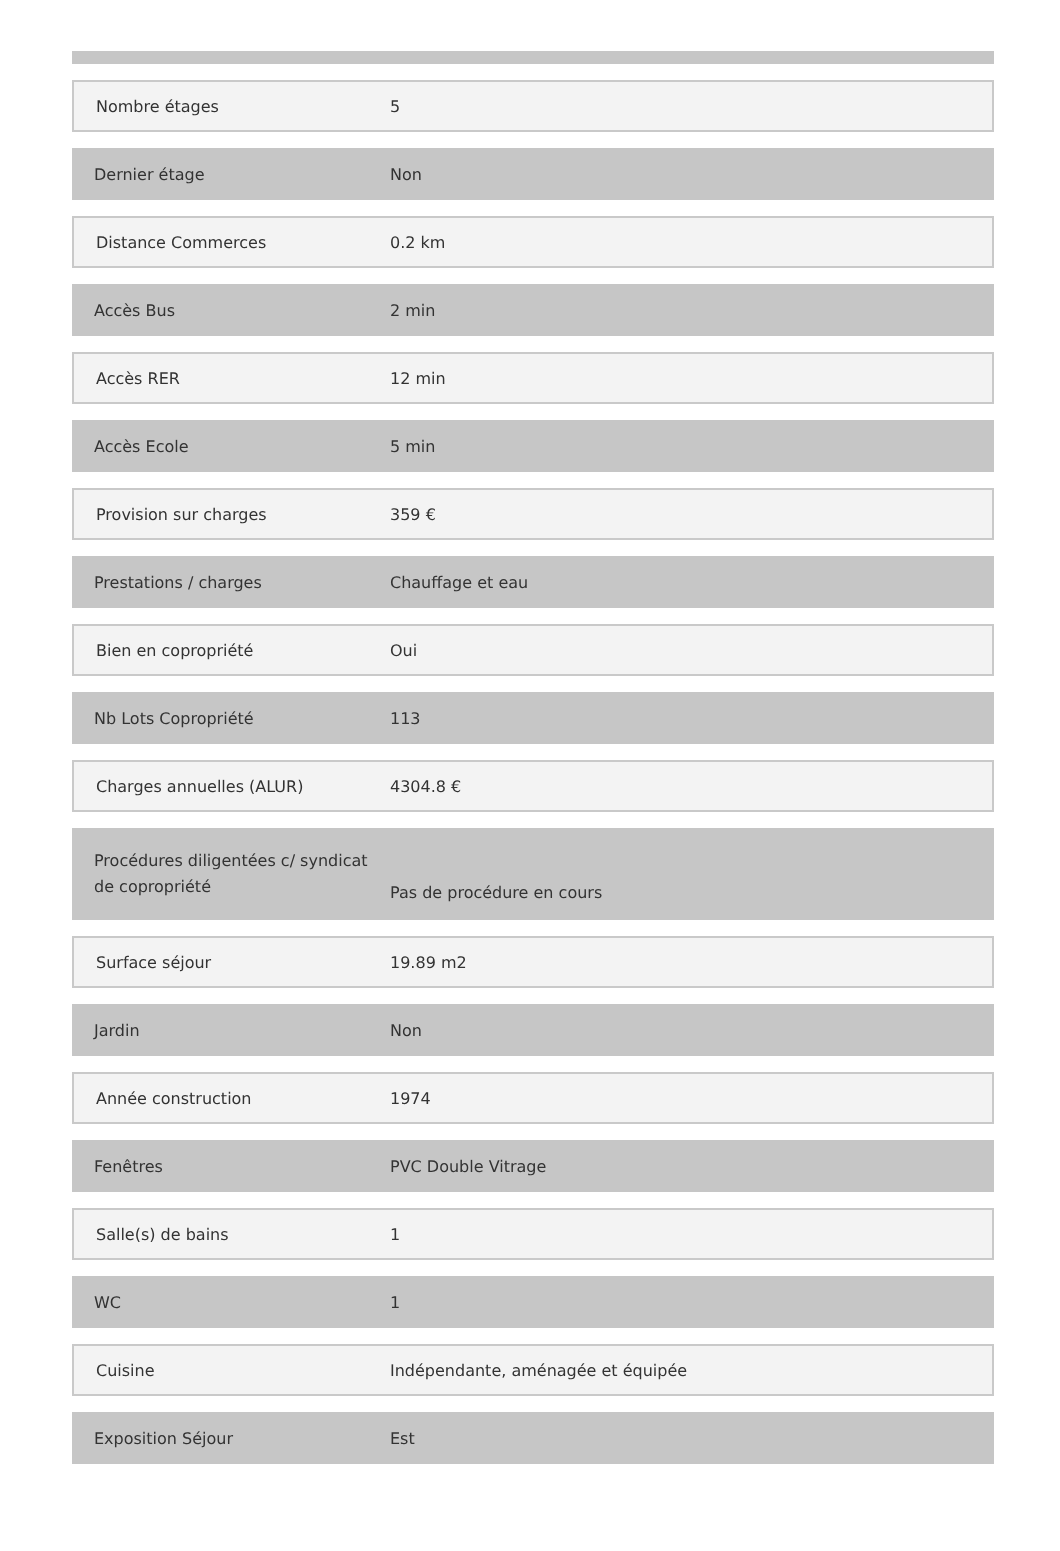| Nombre étages | 5 |
| Dernier étage | Non |
| Distance Commerces | 0.2 km |
| Accès Bus | 2 min |
| Accès RER | 12 min |
| Accès Ecole | 5 min |
| Provision sur charges | 359 € |
| Prestations / charges | Chauffage et eau |
| Bien en copropriété | Oui |
| Nb Lots Copropriété | 113 |
| Charges annuelles (ALUR) | 4304.8 € |
| Procédures diligentées c/ syndicat de copropriété | Pas de procédure en cours |
| Surface séjour | 19.89 m2 |
| Jardin | Non |
| Année construction | 1974 |
| Fenêtres | PVC Double Vitrage |
| Salle(s) de bains | 1 |
| WC | 1 |
| Cuisine | Indépendante, aménagée et équipée |
| Exposition Séjour | Est |